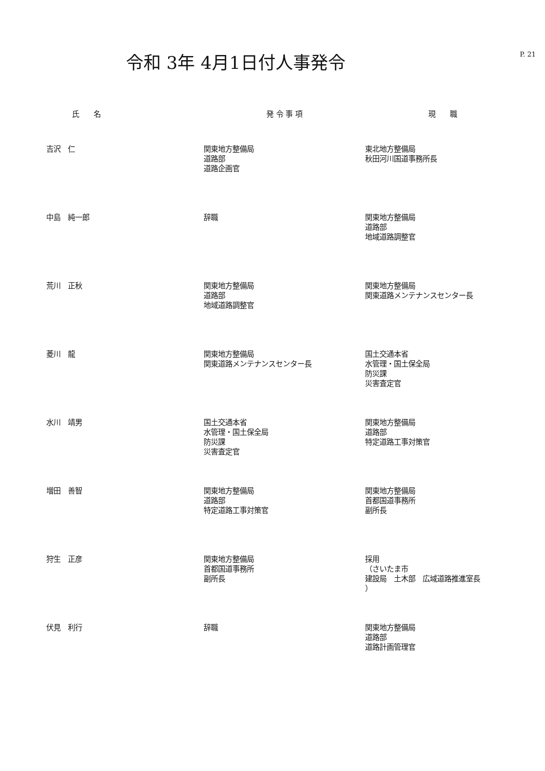P. 21
令和 3年 4月1日付人事発令
| 氏 名 | 発 令 事 項 | 現 職 |
| --- | --- | --- |
| 吉沢 仁 | 関東地方整備局 道路部 道路企画官 | 東北地方整備局 秋田河川国道事務所長 |
| 中島 純一郎 | 辞職 | 関東地方整備局 道路部 地域道路調整官 |
| 荒川 正秋 | 関東地方整備局 道路部 地域道路調整官 | 関東地方整備局 関東道路メンテナンスセンター長 |
| 菱川 龍 | 関東地方整備局 関東道路メンテナンスセンター長 | 国土交通本省 水管理・国土保全局 防災課 災害査定官 |
| 水川 靖男 | 国土交通本省 水管理・国土保全局 防災課 災害査定官 | 関東地方整備局 道路部 特定道路工事対策官 |
| 増田 善智 | 関東地方整備局 道路部 特定道路工事対策官 | 関東地方整備局 首都国道事務所 副所長 |
| 狩生 正彦 | 関東地方整備局 首都国道事務所 副所長 | 採用 （さいたま市 建設局 土木部 広域道路推進室長 ） |
| 伏見 利行 | 辞職 | 関東地方整備局 道路部 道路計画管理官 |